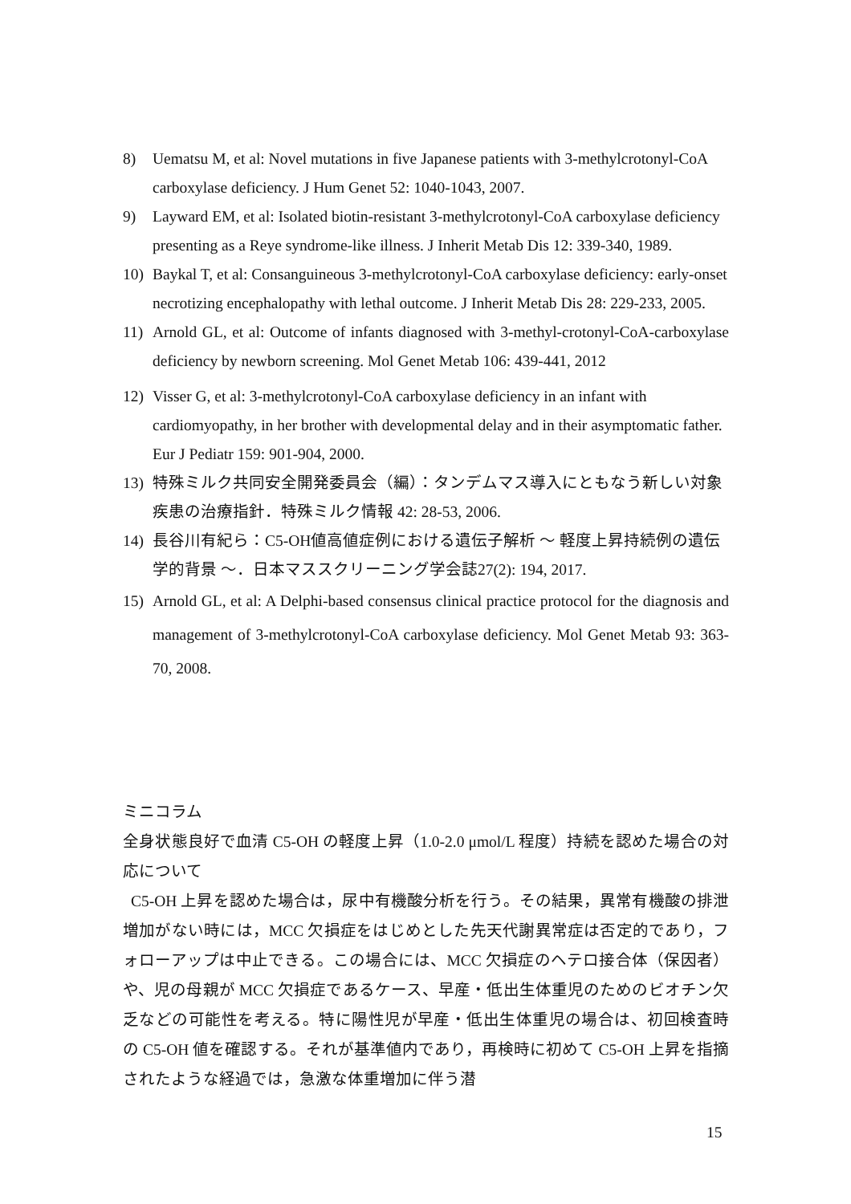8) Uematsu M, et al: Novel mutations in five Japanese patients with 3-methylcrotonyl-CoA carboxylase deficiency. J Hum Genet 52: 1040-1043, 2007.
9) Layward EM, et al: Isolated biotin-resistant 3-methylcrotonyl-CoA carboxylase deficiency presenting as a Reye syndrome-like illness. J Inherit Metab Dis 12: 339-340, 1989.
10) Baykal T, et al: Consanguineous 3-methylcrotonyl-CoA carboxylase deficiency: early-onset necrotizing encephalopathy with lethal outcome. J Inherit Metab Dis 28: 229-233, 2005.
11) Arnold GL, et al: Outcome of infants diagnosed with 3-methyl-crotonyl-CoA-carboxylase deficiency by newborn screening. Mol Genet Metab 106: 439-441, 2012
12) Visser G, et al: 3-methylcrotonyl-CoA carboxylase deficiency in an infant with cardiomyopathy, in her brother with developmental delay and in their asymptomatic father. Eur J Pediatr 159: 901-904, 2000.
13) 特殊ミルク共同安全開発委員会（編）：タンデムマス導入にともなう新しい対象疾患の治療指針．特殊ミルク情報 42: 28-53, 2006.
14) 長谷川有紀ら：C5-OH値高値症例における遺伝子解析 ～ 軽度上昇持続例の遺伝学的背景 ～．日本マススクリーニング学会誌27(2): 194, 2017.
15) Arnold GL, et al: A Delphi-based consensus clinical practice protocol for the diagnosis and management of 3-methylcrotonyl-CoA carboxylase deficiency. Mol Genet Metab 93: 363-70, 2008.
ミニコラム
全身状態良好で血清 C5-OH の軽度上昇（1.0-2.0 μmol/L 程度）持続を認めた場合の対応について
C5-OH 上昇を認めた場合は，尿中有機酸分析を行う。その結果，異常有機酸の排泄増加がない時には，MCC 欠損症をはじめとした先天代謝異常症は否定的であり，フォローアップは中止できる。この場合には、MCC 欠損症のヘテロ接合体（保因者）や、児の母親が MCC 欠損症であるケース、早産・低出生体重児のためのビオチン欠乏などの可能性を考える。特に陽性児が早産・低出生体重児の場合は、初回検査時の C5-OH 値を確認する。それが基準値内であり，再検時に初めて C5-OH 上昇を指摘されたような経過では，急激な体重増加に伴う潜
15